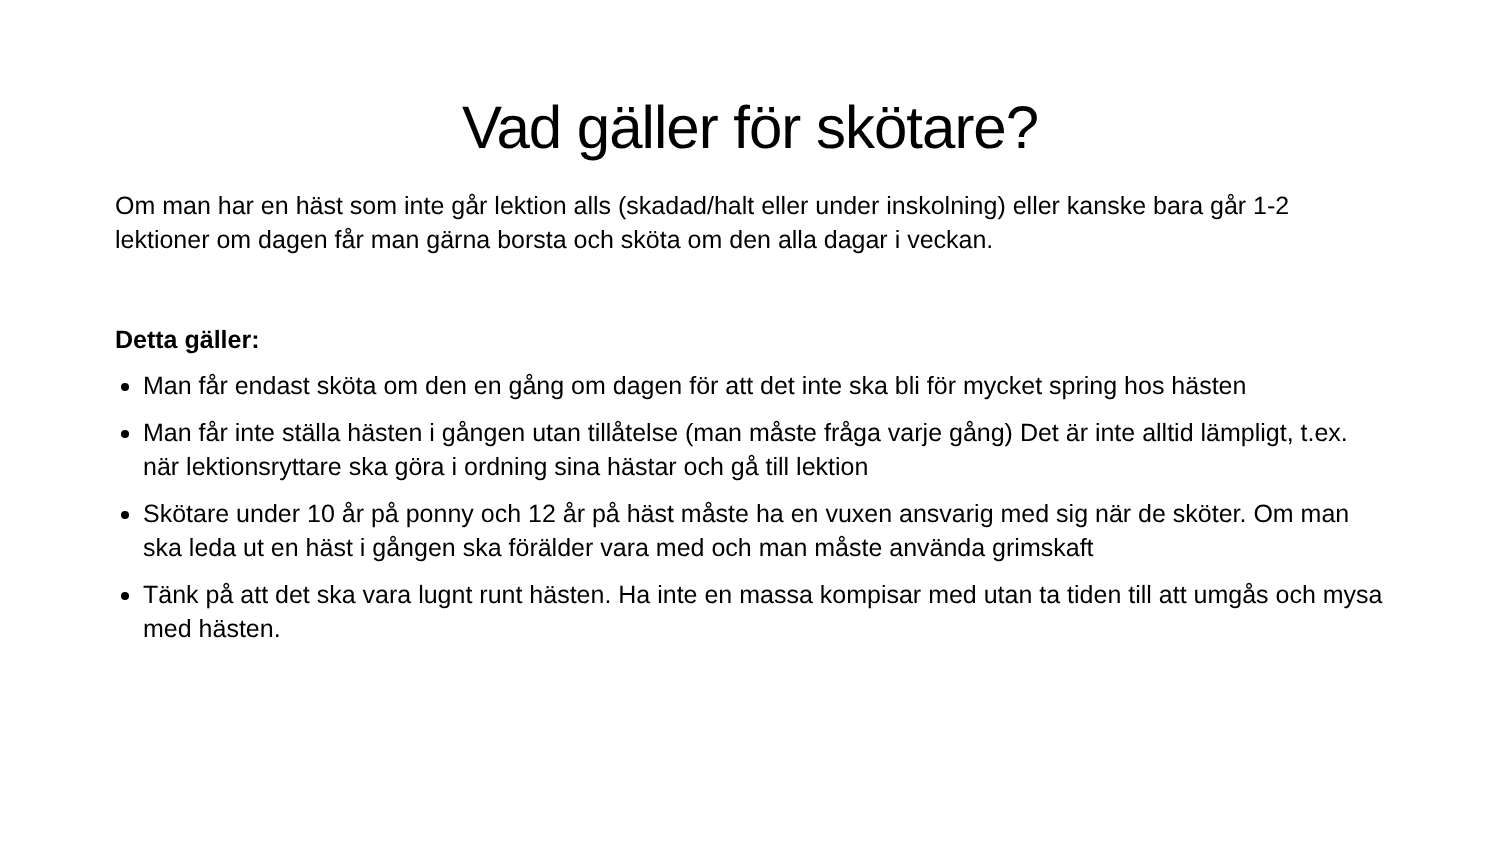Vad gäller för skötare?
Om man har en häst som inte går lektion alls (skadad/halt eller under inskolning) eller kanske bara går 1-2 lektioner om dagen får man gärna borsta och sköta om den alla dagar i veckan.
Detta gäller:
Man får endast sköta om den en gång om dagen för att det inte ska bli för mycket spring hos hästen
Man får inte ställa hästen i gången utan tillåtelse (man måste fråga varje gång) Det är inte alltid lämpligt, t.ex. när lektionsryttare ska göra i ordning sina hästar och gå till lektion
Skötare under 10 år på ponny och 12 år på häst måste ha en vuxen ansvarig med sig när de sköter. Om man ska leda ut en häst i gången ska förälder vara med och man måste använda grimskaft
Tänk på att det ska vara lugnt runt hästen. Ha inte en massa kompisar med utan ta tiden till att umgås och mysa med hästen.